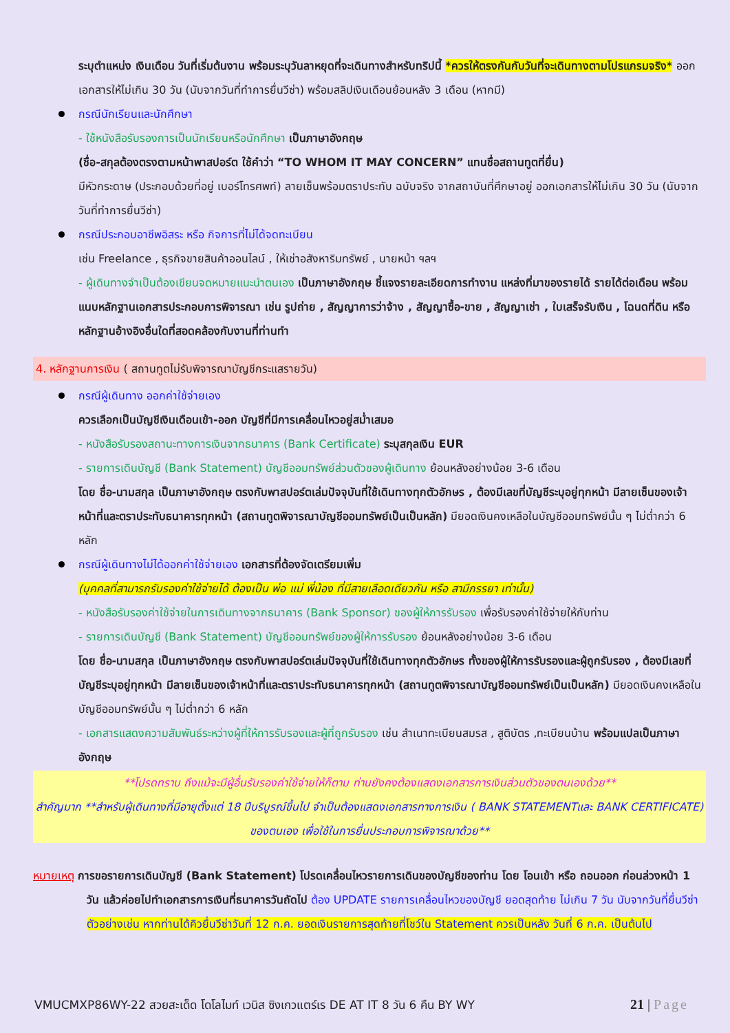ระบุตำแหน่ง เงินเดือน วันที่เริ่มต้นงาน พร้อมระบุวันลาหยุดที่จะเดินทางสำหรับทริปนี้ *ควรให้ตรงกันกับวันที่จะเดินทางตามโปรแกรมจริง* ออกเอกสารให้ไม่เกิน 30 วัน (นับจากวันที่ทำการยื่นวีซ่า) พร้อมสลิปเงินเดือนย้อนหลัง 3 เดือน (หากมี)
กรณีนักเรียนและนักศึกษา
- ใช้หนังสือรับรองการเป็นนักเรียนหรือนักศึกษา เป็นภาษาอังกฤษ
(ชื่อ-สกุลต้องตรงตามหน้าพาสปอร์ต ใช้คำว่า “TO WHOM IT MAY CONCERN” แทนชื่อสถานทูตที่ยื่น)
มีหัวกระดาษ (ประกอบด้วยที่อยู่ เบอร์โทรศพท์) ลายเซ็นพร้อมตราประทับ ฉบับจริง จากสถาบันที่ศึกษาอยู่ ออกเอกสารให้ไม่เกิน 30 วัน (นับจากวันที่ทำการยื่นวีซ่า)
กรณีประกอบอาชีพอิสระ หรือ กิจการที่ไม่ได้จดทะเบียน
เช่น Freelance , ธุรกิจขายสินค้าออนไลน์ , ให้เช่าอสังหาริมทรัพย์ , นายหน้า ฯลฯ
- ผู้เดินทางจำเป็นต้องเขียนจดหมายแนะนำตนเอง เป็นภาษาอังกฤษ ชี้แจงรายละเอียดการทำงาน แหล่งที่มาของรายได้ รายได้ต่อเดือน พร้อมแนบหลักฐานเอกสารประกอบการพิจารณา เช่น รูปถ่าย , สัญญาการว่าจ้าง , สัญญาซื้อ-ขาย , สัญญาเช่า , ใบเสร็จรับเงิน , โฉนดที่ดิน หรือ หลักฐานอ้างอิงอื่นใดที่สอดคล้องกับงานที่ท่านทำ
4. หลักฐานการเงิน ( สถานทูตไม่รับพิจารณาบัญชีกระแสรายวัน)
กรณีผู้เดินทาง ออกค่าใช้จ่ายเอง
ควรเลือกเป็นบัญชีเงินเดือนเข้า-ออก บัญชีที่มีการเคลื่อนไหวอยู่สม่ำเสมอ
- หนังสือรับรองสถานะทางการเงินจากธนาคาร (Bank Certificate) ระบุสกุลเงิน EUR
- รายการเดินบัญชี (Bank Statement) บัญชีออมทรัพย์ส่วนตัวของผู้เดินทาง ย้อนหลังอย่างน้อย 3-6 เดือน
โดย ชื่อ-นามสกุล เป็นภาษาอังกฤษ ตรงกับพาสปอร์ตเล่มปัจจุบันที่ใช้เดินทางทุกตัวอักษร , ต้องมีเลขที่บัญชีระบุอยู่ทุกหน้า มีลายเซ็นของเจ้าหน้าที่และตราประทับธนาคารทุกหน้า (สถานทูตพิจารณาบัญชีออมทรัพย์เป็นเป็นหลัก) มียอดเงินคงเหลือในบัญชีออมทรัพย์นั้น ๆ ไม่ต่ำกว่า 6 หลัก
กรณีผู้เดินทางไม่ได้ออกค่าใช้จ่ายเอง เอกสารที่ต้องจัดเตรียมเพิ่ม
(บุคคลที่สามารถรับรองค่าใช้จ่ายได้ ต้องเป็น พ่อ แม่ พี่น้อง ที่มีสายเลือดเดียวกัน หรือ สามีภรรยา เท่านั้น)
- หนังสือรับรองค่าใช้จ่ายในการเดินทางจากธนาคาร (Bank Sponsor) ของผู้ให้การรับรอง เพื่อรับรองค่าใช้จ่ายให้กับท่าน
- รายการเดินบัญชี (Bank Statement) บัญชีออมทรัพย์ของผู้ให้การรับรอง ย้อนหลังอย่างน้อย 3-6 เดือน
โดย ชื่อ-นามสกุล เป็นภาษาอังกฤษ ตรงกับพาสปอร์ตเล่มปัจจุบันที่ใช้เดินทางทุกตัวอักษร ทั้งของผู้ให้การรับรองและผู้ถูกรับรอง , ต้องมีเลขที่บัญชีระบุอยู่ทุกหน้า มีลายเซ็นของเจ้าหน้าที่และตราประทับธนาคารทุกหน้า (สถานทูตพิจารณาบัญชีออมทรัพย์เป็นเป็นหลัก) มียอดเงินคงเหลือในบัญชีออมทรัพย์นั้น ๆ ไม่ต่ำกว่า 6 หลัก
- เอกสารแสดงความสัมพันธ์ระหว่างผู้ที่ให้การรับรองและผู้ที่ถูกรับรอง เช่น สำเนาทะเบียนสมรส , สูติบัตร ,ทะเบียนบ้าน พร้อมแปลเป็นภาษาอังกฤษ
**โปรดทราบ ถึงแม้จะมีผู้อื่นรับรองค่าใช้จ่ายให้ก็ตาม ท่านยังคงต้องแสดงเอกสารการเงินส่วนตัวของตนเองด้วย**
สำคัญมาก **สำหรับผู้เดินทางที่มีอายุตั้งแต่ 18 ปีบริบูรณ์ขึ้นไป จำเป็นต้องแสดงเอกสารทางการเงิน ( BANK STATEMENTและ BANK CERTIFICATE) ของตนเอง เพื่อใช้ในการยื่นประกอบการพิจารณาด้วย**
หมายเหตุ การขอรายการเดินบัญชี (Bank Statement) โปรดเคลื่อนไหวรายการเดินของบัญชีของท่าน โดย โอนเข้า หรือ ถอนออก ก่อนล่วงหน้า 1 วัน แล้วค่อยไปทำเอกสารการเงินที่ธนาคารวันถัดไป ต้อง UPDATE รายการเคลื่อนไหวของบัญชี ยอดสุดท้าย ไม่เกิน 7 วัน นับจากวันที่ยื่นวีซ่า ตัวอย่างเช่น หากท่านได้คิวยื่นวีซ่าวันที่ 12 ก.ค. ยอดเงินรายการสุดท้ายที่โชว์ใน Statement ควรเป็นหลัง วันที่ 6 ก.ค. เป็นต้นไป
VMUCMXP86WY-22 สวยสะเด็ด โดโลไมท์ เวนิส ซิงเกวแตร์เร DE AT IT 8 วัน 6 คืน BY WY 21 | Page